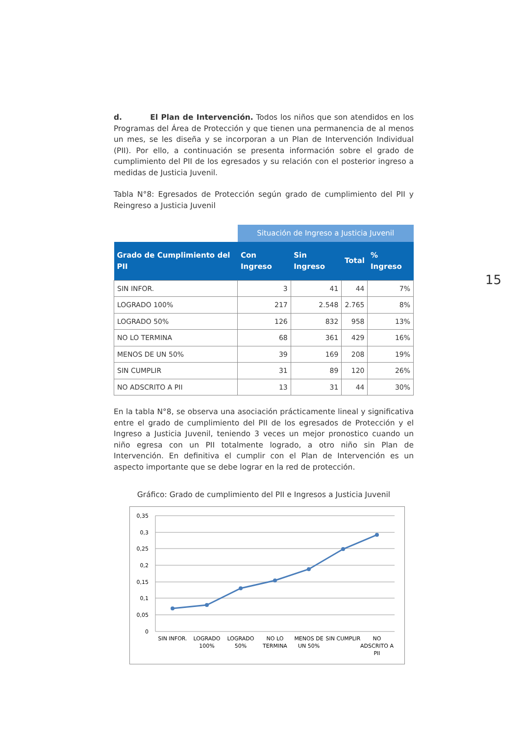15
d. El Plan de Intervención. Todos los niños que son atendidos en los Programas del Área de Protección y que tienen una permanencia de al menos un mes, se les diseña y se incorporan a un Plan de Intervención Individual (PII). Por ello, a continuación se presenta información sobre el grado de cumplimiento del PII de los egresados y su relación con el posterior ingreso a medidas de Justicia Juvenil.
Tabla N°8: Egresados de Protección según grado de cumplimiento del PII y Reingreso a Justicia Juvenil
| | Situación de Ingreso a Justicia Juvenil | | | |
| Grado de Cumplimiento del PII | Con Ingreso | Sin Ingreso | Total | % Ingreso |
| SIN INFOR. | 3 | 41 | 44 | 7% |
| LOGRADO 100% | 217 | 2.548 | 2.765 | 8% |
| LOGRADO 50% | 126 | 832 | 958 | 13% |
| NO LO TERMINA | 68 | 361 | 429 | 16% |
| MENOS DE UN 50% | 39 | 169 | 208 | 19% |
| SIN CUMPLIR | 31 | 89 | 120 | 26% |
| NO ADSCRITO A PII | 13 | 31 | 44 | 30% |
En la tabla N°8, se observa una asociación prácticamente lineal y significativa entre el grado de cumplimiento del PII de los egresados de Protección y el Ingreso a Justicia Juvenil, teniendo 3 veces un mejor pronostico cuando un niño egresa con un PII totalmente logrado, a otro niño sin Plan de Intervención. En definitiva el cumplir con el Plan de Intervención es un aspecto importante que se debe lograr en la red de protección.
Gráfico: Grado de cumplimiento del PII e Ingresos a Justicia Juvenil
0,35
0,3
0,25
0,2
0,15
0,1
0,05
0
SIN INFOR.
LOGRADO
100%
LOGRADO
50%
NO LO
TERMINA
MENOS DE
UN 50%
SIN CUMPLIR
NO
ADSCRITO A
PII